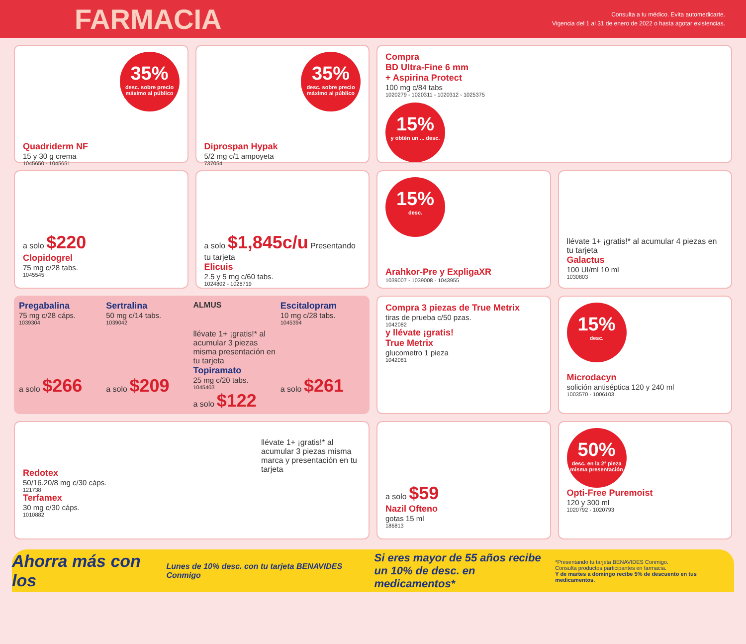FARMACIA
Consulta a tu médico. Evita automedicarte.
Vigencia del 1 al 31 de enero de 2022 o hasta agotar existencias.
35% desc. sobre precio máximo al público
Quadriderm NF
15 y 30 g crema
1045650 - 1045651
35% desc. sobre precio máximo al público
Diprospan Hypak
5/2 mg c/1 ampoyeta
737054
Compra
BD Ultra-Fine 6 mm
+ Aspirina Protect
100 mg c/84 tabs
1020279 - 1020311 - 1020312 - 1025375
15% y obtén un ... desc.
a solo $220
Clopidogrel
75 mg c/28 tabs.
1045545
a solo $1,845c/u Presentando tu tarjeta
Elicuis
2.5 y 5 mg c/60 tabs.
1024802 - 1028719
15% desc.
Arahkor-Pre y ExpligaXR
1039007 - 1039008 - 1043955
llévate 1+ ¡gratis!* al acumular 4 piezas en tu tarjeta
Galactus
100 UI/ml 10 ml
1030803
Pregabalina
75 mg c/28 cáps.
1039304
a solo $266
Sertralina
50 mg c/14 tabs.
1039042
a solo $209
ALMUS
llévate 1+ ¡gratis!* al acumular 3 piezas misma presentación en tu tarjeta
Topiramato
25 mg c/20 tabs.
1045403
a solo $122
Escitalopram
10 mg c/28 tabs.
1045394
a solo $261
Compra 3 piezas de True Metrix
tiras de prueba c/50 pzas.
1042082
y llévate ¡gratis!
True Metrix
glucometro 1 pieza
1042081
15% desc.
Microdacyn
solición antiséptica 120 y 240 ml
1003570 - 1006103
llévate 1+ ¡gratis!* al acumular 3 piezas misma marca y presentación en tu tarjeta
Redotex
50/16.20/8 mg c/30 cáps.
121738
Terfamex
30 mg c/30 cáps.
1010882
a solo $59
Nazil Ofteno
gotas 15 ml
186813
50% desc. en la 2ª pieza misma presentación
Opti-Free Puremoist
120 y 300 ml
1020792 - 1020793
Ahorra más con los
Lunes de 10% desc. con tu tarjeta BENAVIDES Conmigo
Si eres mayor de 55 años recibe
un 10% de desc. en medicamentos*
*Presentando tu tarjeta BENAVIDES Conmigo.
Consulta productos participantes en farmacia.
Y de martes a domingo recibe 5% de descuento en tus medicamentos.